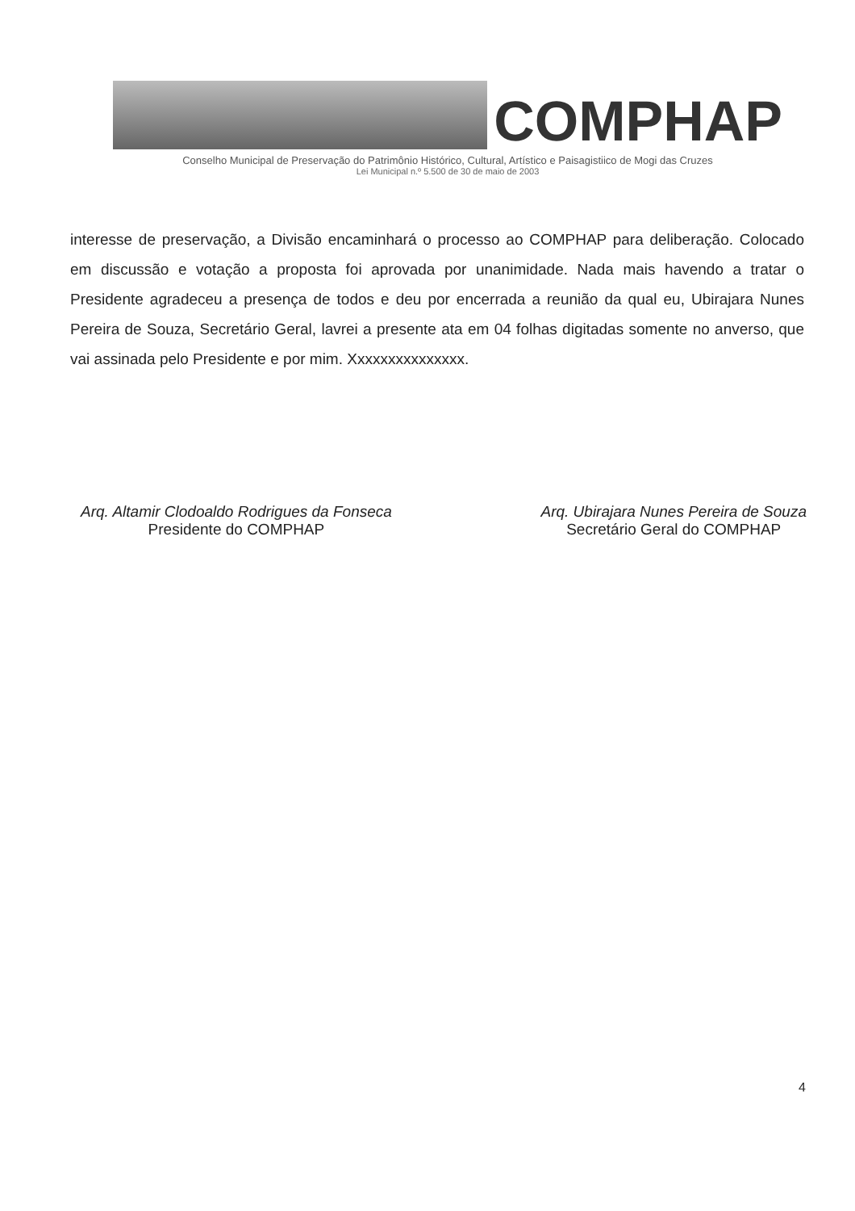COMPHAP
Conselho Municipal de Preservação do Patrimônio Histórico, Cultural, Artístico e Paisagistiico de Mogi das Cruzes
Lei Municipal n.º 5.500 de 30 de maio de 2003
interesse de preservação, a Divisão encaminhará o processo ao COMPHAP para deliberação. Colocado em discussão e votação a proposta foi aprovada por unanimidade. Nada mais havendo a tratar o Presidente agradeceu a presença de todos e deu por encerrada a reunião da qual eu, Ubirajara Nunes Pereira de Souza, Secretário Geral, lavrei a presente ata em 04 folhas digitadas somente no anverso, que vai assinada pelo Presidente e por mim. Xxxxxxxxxxxxxxx.
Arq. Altamir Clodoaldo Rodrigues da Fonseca
Presidente do COMPHAP
Arq. Ubirajara Nunes Pereira de Souza
Secretário Geral do COMPHAP
4